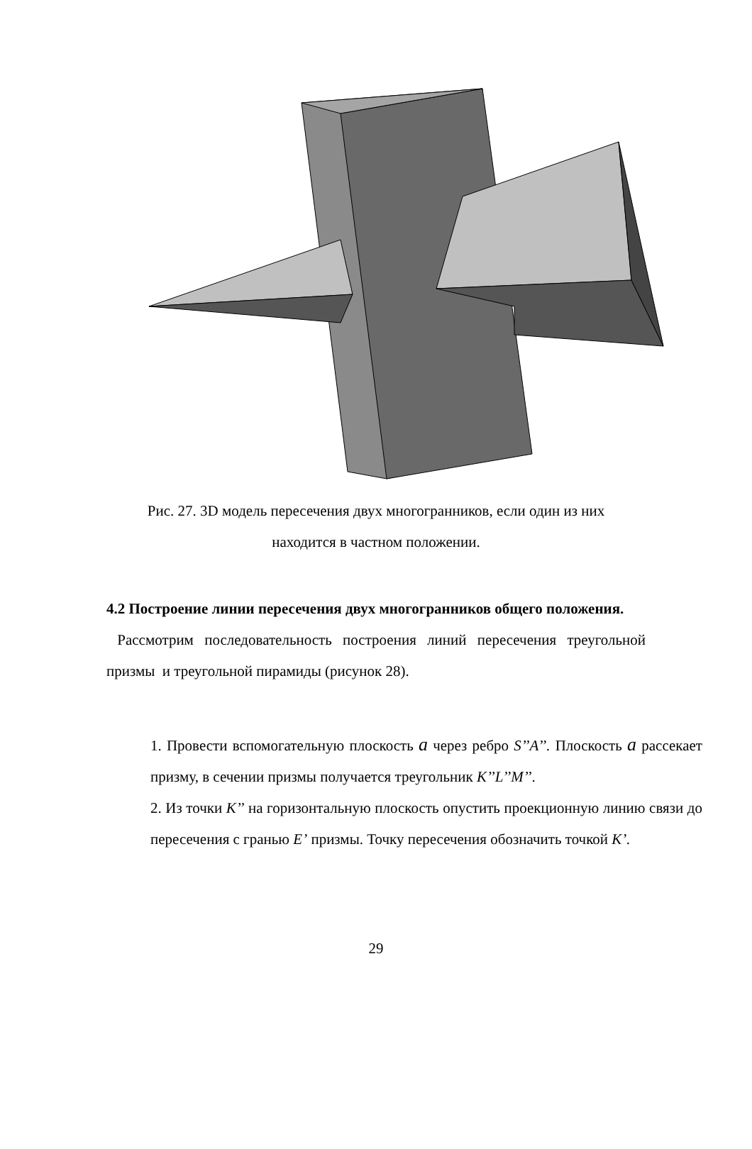Рис. 27. 3D модель пересечения двух многогранников, если один из них
находится в частном положении.
4.2 Построение линии пересечения двух многогранников общего положения.
Рассмотрим последовательность построения линий пересечения треугольной призмы и треугольной пирамиды (рисунок 28).
1. Провести вспомогательную плоскость a через ребро S’’A’’. Плоскость a рассекает призму, в сечении призмы получается треугольник K’’L’’M’’.
2. Из точки K’’ на горизонтальную плоскость опустить проекционную линию связи до пересечения с гранью E’ призмы. Точку пересечения обозначить точкой K’.
29